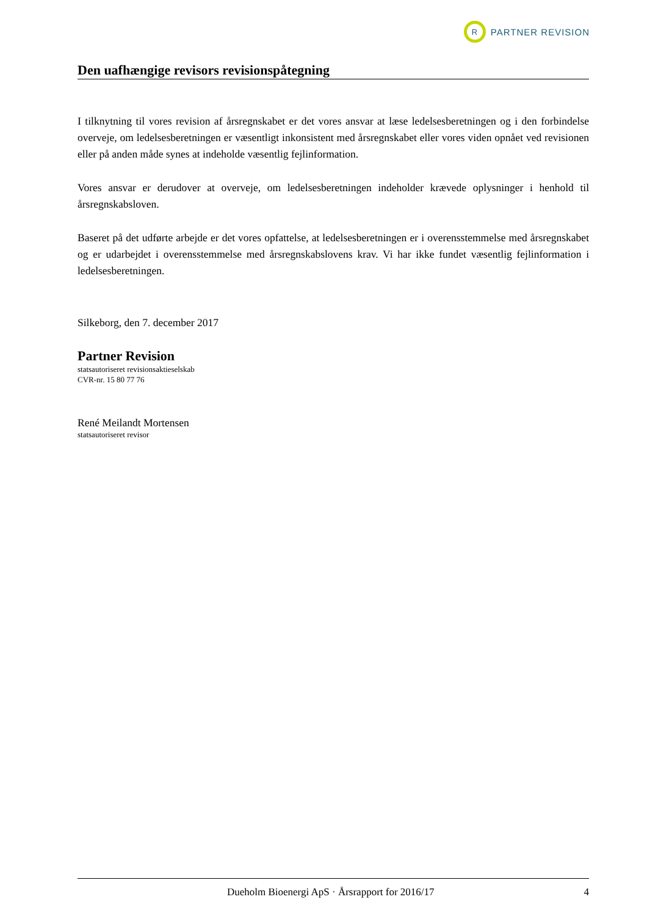R
PARTNER REVISION
Den uafhængige revisors revisionspåtegning
I tilknytning til vores revision af årsregnskabet er det vores ansvar at læse ledelsesberetningen og i den forbindelse overveje, om ledelsesberetningen er væsentligt inkonsistent med årsregnskabet eller vores viden opnået ved revisionen eller på anden måde synes at indeholde væsentlig fejlinformation.
Vores ansvar er derudover at overveje, om ledelsesberetningen indeholder krævede oplysninger i henhold til årsregnskabsloven.
Baseret på det udførte arbejde er det vores opfattelse, at ledelsesberetningen er i overensstemmelse med årsregnskabet og er udarbejdet i overensstemmelse med årsregnskabslovens krav. Vi har ikke fundet væsentlig fejlinformation i ledelsesberetningen.
Silkeborg, den 7. december 2017
Partner Revision
statsautoriseret revisionsaktieselskab
CVR-nr. 15 80 77 76
René Meilandt Mortensen
statsautoriseret revisor
Dueholm Bioenergi ApS · Årsrapport for 2016/17 4